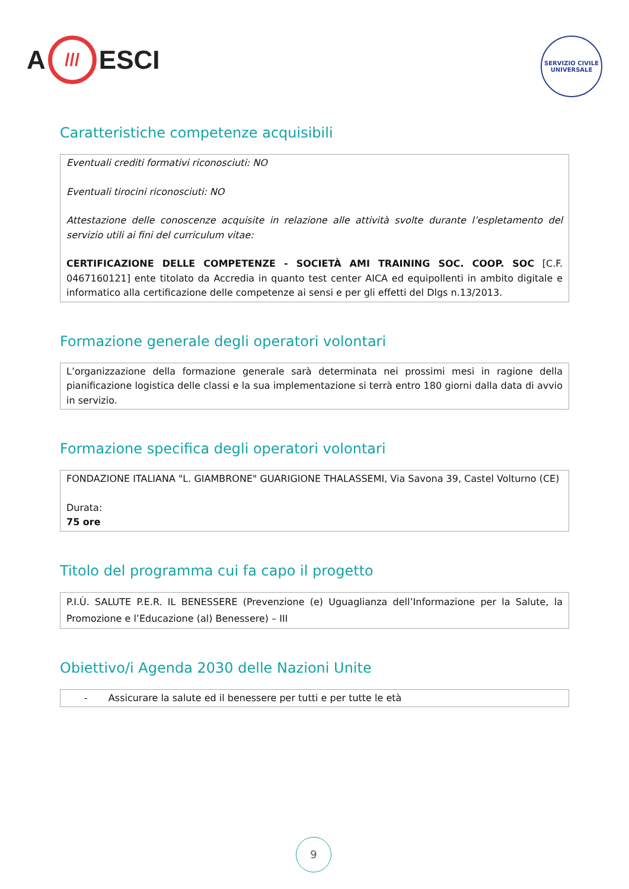A /// ESCI
SERVIZIO CIVILE UNIVERSALE
Caratteristiche competenze acquisibili
Eventuali crediti formativi riconosciuti: NO
Eventuali tirocini riconosciuti: NO
Attestazione delle conoscenze acquisite in relazione alle attività svolte durante l’espletamento del servizio utili ai fini del curriculum vitae:
CERTIFICAZIONE DELLE COMPETENZE - SOCIETÀ AMI TRAINING SOC. COOP. SOC [C.F. 0467160121] ente titolato da Accredia in quanto test center AICA ed equipollenti in ambito digitale e informatico alla certificazione delle competenze ai sensi e per gli effetti del Dlgs n.13/2013.
Formazione generale degli operatori volontari
L’organizzazione della formazione generale sarà determinata nei prossimi mesi in ragione della pianificazione logistica delle classi e la sua implementazione si terrà entro 180 giorni dalla data di avvio in servizio.
Formazione specifica degli operatori volontari
FONDAZIONE ITALIANA "L. GIAMBRONE" GUARIGIONE THALASSEMI, Via Savona 39, Castel Volturno (CE)
Durata:
75 ore
Titolo del programma cui fa capo il progetto
P.I.Ù. SALUTE P.E.R. IL BENESSERE (Prevenzione (e) Uguaglianza dell’Informazione per la Salute, la Promozione e l’Educazione (al) Benessere) – III
Obiettivo/i Agenda 2030 delle Nazioni Unite
- Assicurare la salute ed il benessere per tutti e per tutte le età
9